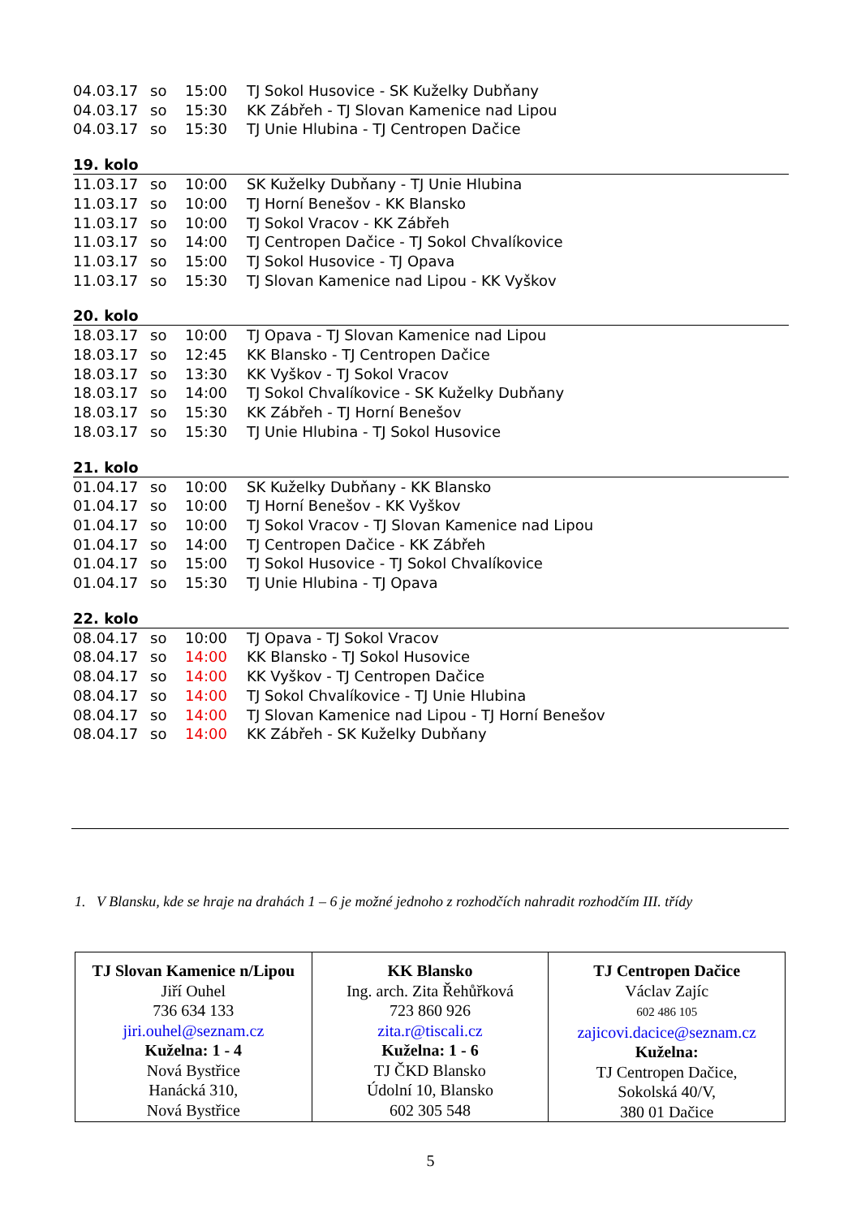| 04.03.17 | so | 15:00 | TJ Sokol Husovice - SK Kuželky Dubňany |
| 04.03.17 | so | 15:30 | KK Zábřeh - TJ Slovan Kamenice nad Lipou |
| 04.03.17 | so | 15:30 | TJ Unie Hlubina - TJ Centropen Dačice |
19. kolo
| 11.03.17 | so | 10:00 | SK Kuželky Dubňany - TJ Unie Hlubina |
| 11.03.17 | so | 10:00 | TJ Horní Benešov - KK Blansko |
| 11.03.17 | so | 10:00 | TJ Sokol Vracov - KK Zábřeh |
| 11.03.17 | so | 14:00 | TJ Centropen Dačice - TJ Sokol Chvalíkovice |
| 11.03.17 | so | 15:00 | TJ Sokol Husovice - TJ Opava |
| 11.03.17 | so | 15:30 | TJ Slovan Kamenice nad Lipou - KK Vyškov |
20. kolo
| 18.03.17 | so | 10:00 | TJ Opava - TJ Slovan Kamenice nad Lipou |
| 18.03.17 | so | 12:45 | KK Blansko - TJ Centropen Dačice |
| 18.03.17 | so | 13:30 | KK Vyškov - TJ Sokol Vracov |
| 18.03.17 | so | 14:00 | TJ Sokol Chvalíkovice - SK Kuželky Dubňany |
| 18.03.17 | so | 15:30 | KK Zábřeh - TJ Horní Benešov |
| 18.03.17 | so | 15:30 | TJ Unie Hlubina - TJ Sokol Husovice |
21. kolo
| 01.04.17 | so | 10:00 | SK Kuželky Dubňany - KK Blansko |
| 01.04.17 | so | 10:00 | TJ Horní Benešov - KK Vyškov |
| 01.04.17 | so | 10:00 | TJ Sokol Vracov - TJ Slovan Kamenice nad Lipou |
| 01.04.17 | so | 14:00 | TJ Centropen Dačice - KK Zábřeh |
| 01.04.17 | so | 15:00 | TJ Sokol Husovice - TJ Sokol Chvalíkovice |
| 01.04.17 | so | 15:30 | TJ Unie Hlubina - TJ Opava |
22. kolo
| 08.04.17 | so | 10:00 | TJ Opava - TJ Sokol Vracov |
| 08.04.17 | so | 14:00 | KK Blansko - TJ Sokol Husovice |
| 08.04.17 | so | 14:00 | KK Vyškov - TJ Centropen Dačice |
| 08.04.17 | so | 14:00 | TJ Sokol Chvalíkovice - TJ Unie Hlubina |
| 08.04.17 | so | 14:00 | TJ Slovan Kamenice nad Lipou - TJ Horní Benešov |
| 08.04.17 | so | 14:00 | KK Zábřeh - SK Kuželky Dubňany |
1. V Blansku, kde se hraje na drahách 1 – 6 je možné jednoho z rozhodčích nahradit rozhodčím III. třídy
| TJ Slovan Kamenice n/Lipou Jiří Ouhel 736 634 133 jiri.ouhel@seznam.cz Kuželna: 1 - 4 Nová Bystřice Hanácká 310, Nová Bystřice | KK Blansko Ing. arch. Zita Řehůřková 723 860 926 zita.r@tiscali.cz Kuželna: 1 - 6 TJ ČKD Blansko Údolní 10, Blansko 602 305 548 | TJ Centropen Dačice Václav Zajíc 602 486 105 zajicovi.dacice@seznam.cz Kuželna: TJ Centropen Dačice, Sokolská 40/V, 380 01 Dačice |
5